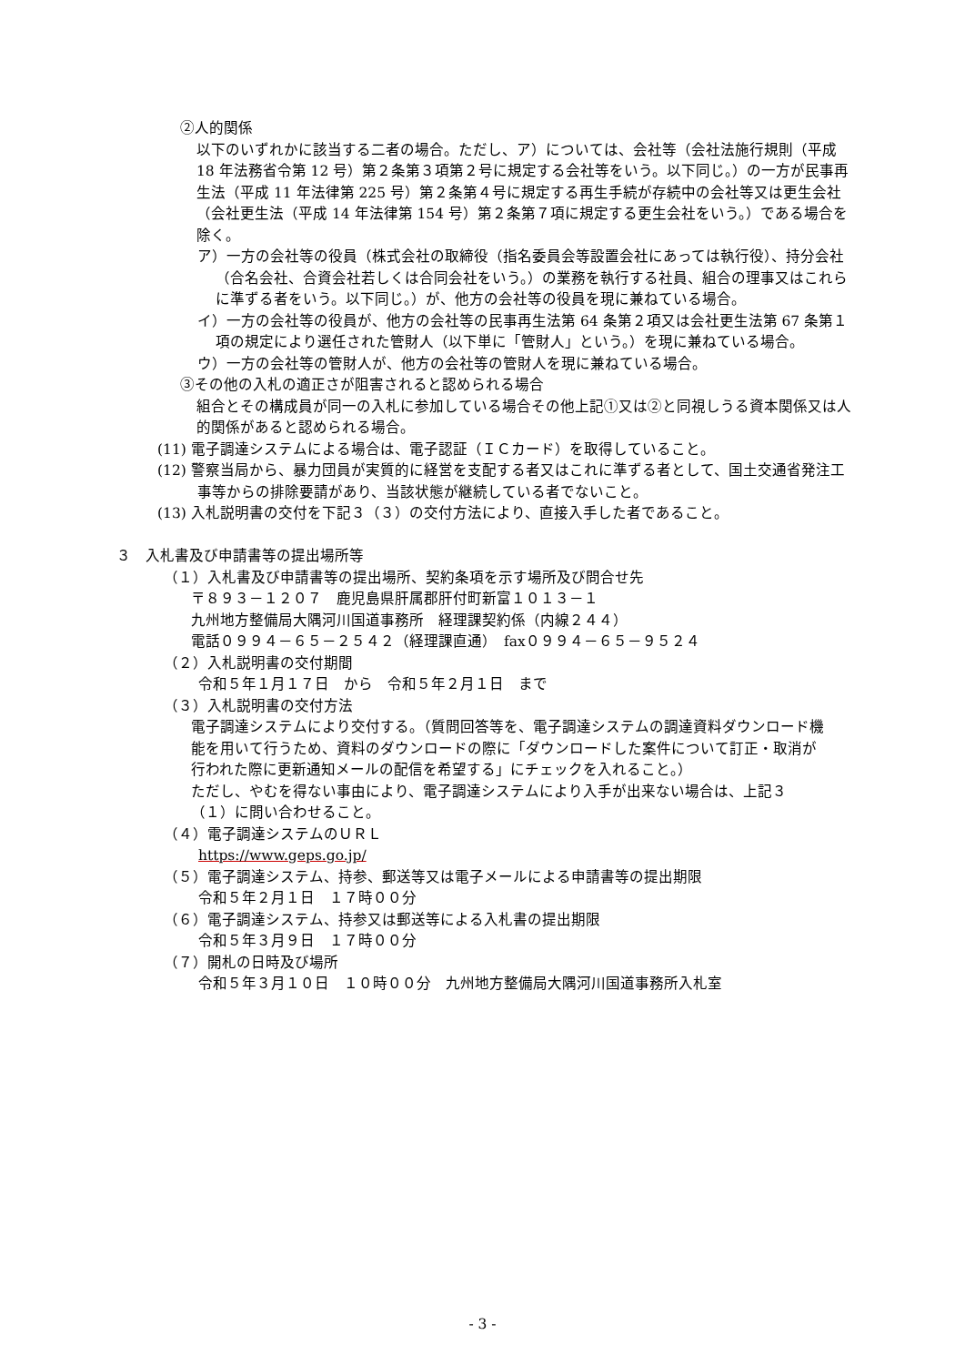②人的関係
以下のいずれかに該当する二者の場合。ただし、ア）については、会社等（会社法施行規則（平成 18 年法務省令第 12 号）第２条第３項第２号に規定する会社等をいう。以下同じ。）の一方が民事再生法（平成 11 年法律第 225 号）第２条第４号に規定する再生手続が存続中の会社等又は更生会社（会社更生法（平成 14 年法律第 154 号）第２条第７項に規定する更生会社をいう。）である場合を除く。
ア）一方の会社等の役員（株式会社の取締役（指名委員会等設置会社にあっては執行役）、持分会社（合名会社、合資会社若しくは合同会社をいう。）の業務を執行する社員、組合の理事又はこれらに準ずる者をいう。以下同じ。）が、他方の会社等の役員を現に兼ねている場合。
イ）一方の会社等の役員が、他方の会社等の民事再生法第 64 条第２項又は会社更生法第 67 条第１項の規定により選任された管財人（以下単に「管財人」という。）を現に兼ねている場合。
ウ）一方の会社等の管財人が、他方の会社等の管財人を現に兼ねている場合。
③その他の入札の適正さが阻害されると認められる場合
組合とその構成員が同一の入札に参加している場合その他上記①又は②と同視しうる資本関係又は人的関係があると認められる場合。
(11) 電子調達システムによる場合は、電子認証（ＩＣカード）を取得していること。
(12) 警察当局から、暴力団員が実質的に経営を支配する者又はこれに準ずる者として、国土交通省発注工事等からの排除要請があり、当該状態が継続している者でないこと。
(13) 入札説明書の交付を下記３（３）の交付方法により、直接入手した者であること。
３　入札書及び申請書等の提出場所等
（１）入札書及び申請書等の提出場所、契約条項を示す場所及び問合せ先
〒８９３－１２０７　鹿児島県肝属郡肝付町新富１０１３－１
九州地方整備局大隅河川国道事務所　経理課契約係（内線２４４）
電話０９９４－６５－２５４２（経理課直通）　fax０９９４－６５－９５２４
（２）入札説明書の交付期間
令和５年１月１７日　から　令和５年２月１日　まで
（３）入札説明書の交付方法
電子調達システムにより交付する。（質問回答等を、電子調達システムの調達資料ダウンロード機能を用いて行うため、資料のダウンロードの際に「ダウンロードした案件について訂正・取消が行われた際に更新通知メールの配信を希望する」にチェックを入れること。）
ただし、やむを得ない事由により、電子調達システムにより入手が出来ない場合は、上記３（１）に問い合わせること。
（４）電子調達システムのＵＲＬ
https://www.geps.go.jp/
（５）電子調達システム、持参、郵送等又は電子メールによる申請書等の提出期限
令和５年２月１日　１７時００分
（６）電子調達システム、持参又は郵送等による入札書の提出期限
令和５年３月９日　１７時００分
（７）開札の日時及び場所
令和５年３月１０日　１０時００分　九州地方整備局大隅河川国道事務所入札室
- 3 -